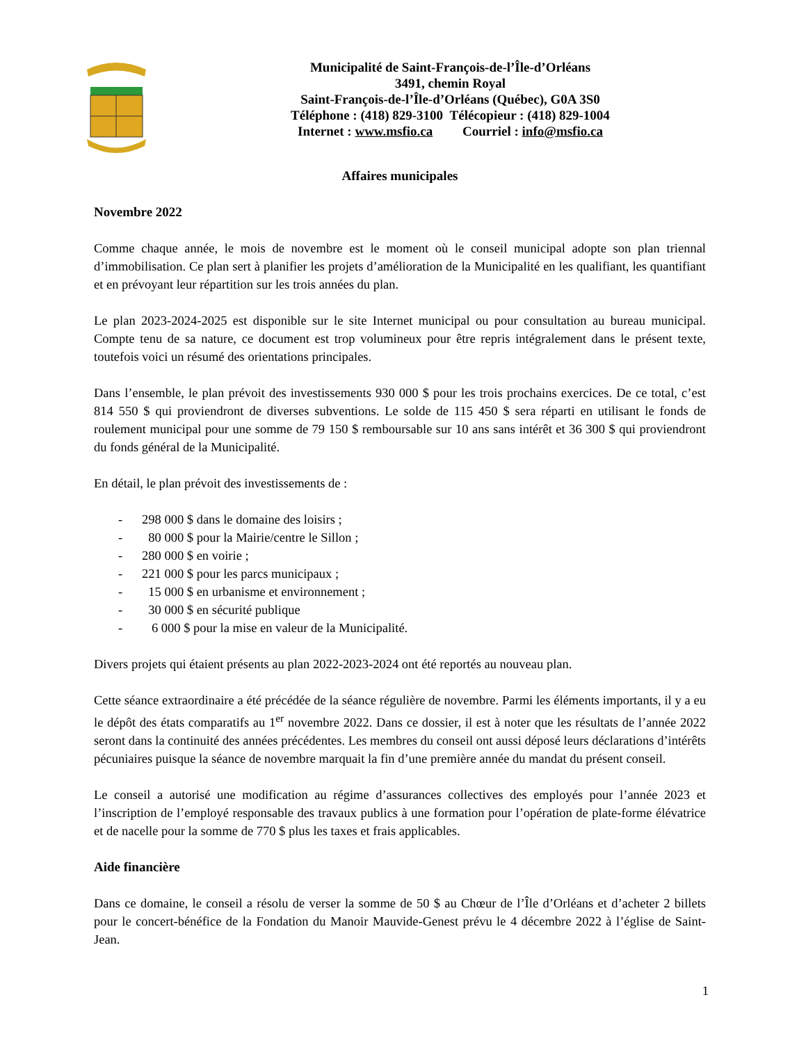Municipalité de Saint-François-de-l’Île-d’Orléans
3491, chemin Royal
Saint-François-de-l’Île-d’Orléans (Québec), G0A 3S0
Téléphone : (418) 829-3100 Télécopieur : (418) 829-1004
Internet : www.msfio.ca Courriel : info@msfio.ca
Affaires municipales
Novembre 2022
Comme chaque année, le mois de novembre est le moment où le conseil municipal adopte son plan triennal d’immobilisation. Ce plan sert à planifier les projets d’amélioration de la Municipalité en les qualifiant, les quantifiant et en prévoyant leur répartition sur les trois années du plan.
Le plan 2023-2024-2025 est disponible sur le site Internet municipal ou pour consultation au bureau municipal. Compte tenu de sa nature, ce document est trop volumineux pour être repris intégralement dans le présent texte, toutefois voici un résumé des orientations principales.
Dans l’ensemble, le plan prévoit des investissements 930 000 $ pour les trois prochains exercices. De ce total, c’est 814 550 $ qui proviendront de diverses subventions. Le solde de 115 450 $ sera réparti en utilisant le fonds de roulement municipal pour une somme de 79 150 $ remboursable sur 10 ans sans intérêt et 36 300 $ qui proviendront du fonds général de la Municipalité.
En détail, le plan prévoit des investissements de :
- 298 000 $ dans le domaine des loisirs ;
- 80 000 $ pour la Mairie/centre le Sillon ;
- 280 000 $ en voirie ;
- 221 000 $ pour les parcs municipaux ;
- 15 000 $ en urbanisme et environnement ;
- 30 000 $ en sécurité publique
- 6 000 $ pour la mise en valeur de la Municipalité.
Divers projets qui étaient présents au plan 2022-2023-2024 ont été reportés au nouveau plan.
Cette séance extraordinaire a été précédée de la séance régulière de novembre. Parmi les éléments importants, il y a eu le dépôt des états comparatifs au 1<sup>er</sup> novembre 2022. Dans ce dossier, il est à noter que les résultats de l’année 2022 seront dans la continuité des années précédentes. Les membres du conseil ont aussi déposé leurs déclarations d’intérêts pécuniaires puisque la séance de novembre marquait la fin d’une première année du mandat du présent conseil.
Le conseil a autorisé une modification au régime d’assurances collectives des employés pour l’année 2023 et l’inscription de l’employé responsable des travaux publics à une formation pour l’opération de plate-forme élévatrice et de nacelle pour la somme de 770 $ plus les taxes et frais applicables.
Aide financière
Dans ce domaine, le conseil a résolu de verser la somme de 50 $ au Chœur de l’Île d’Orléans et d’acheter 2 billets pour le concert-bénéfice de la Fondation du Manoir Mauvide-Genest prévu le 4 décembre 2022 à l’église de Saint-Jean.
1